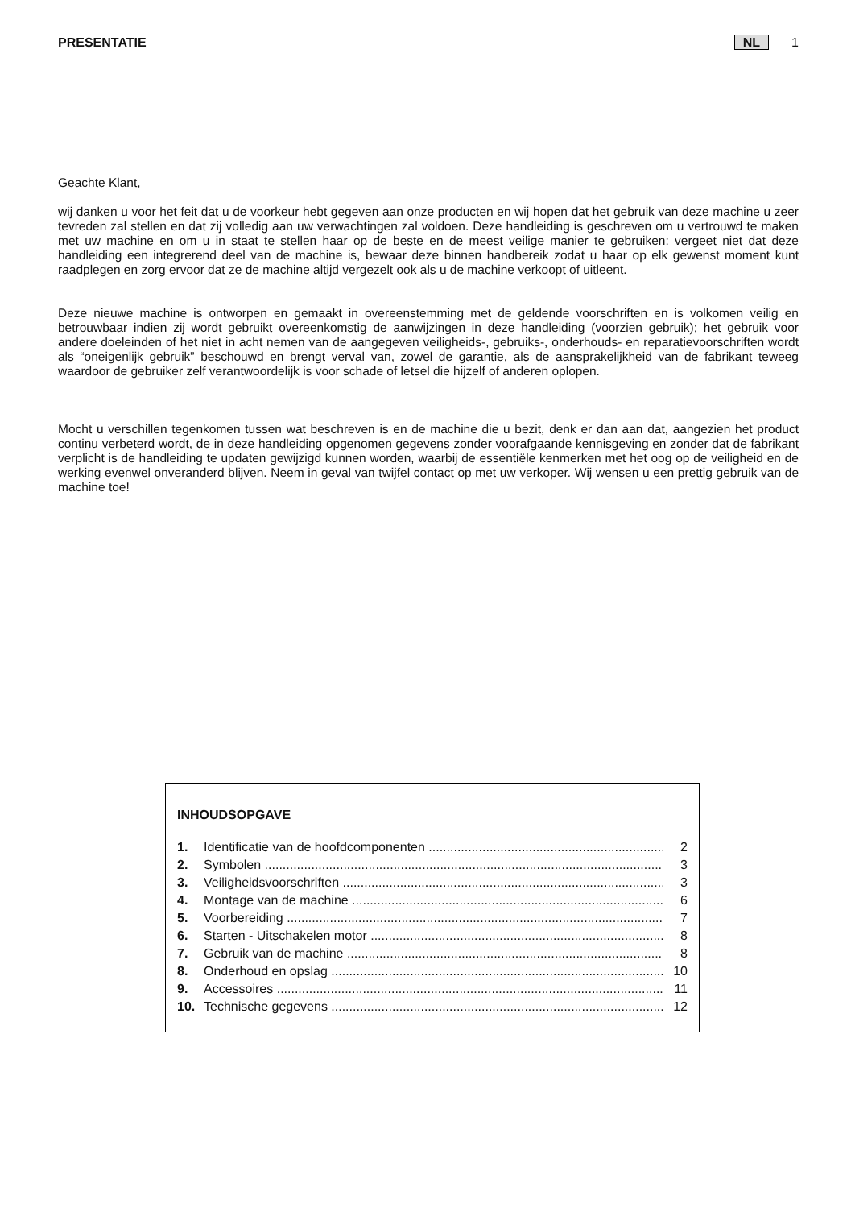PRESENTATIE NL 1
Geachte Klant,
wij danken u voor het feit dat u de voorkeur hebt gegeven aan onze producten en wij hopen dat het gebruik van deze machine u zeer tevreden zal stellen en dat zij volledig aan uw verwachtingen zal voldoen. Deze handleiding is geschreven om u vertrouwd te maken met uw machine en om u in staat te stellen haar op de beste en de meest veilige manier te gebruiken: vergeet niet dat deze handleiding een integrerend deel van de machine is, bewaar deze binnen handbereik zodat u haar op elk gewenst moment kunt raadplegen en zorg ervoor dat ze de machine altijd vergezelt ook als u de machine verkoopt of uitleent.
Deze nieuwe machine is ontworpen en gemaakt in overeenstemming met de geldende voorschriften en is volkomen veilig en betrouwbaar indien zij wordt gebruikt overeenkomstig de aanwijzingen in deze handleiding (voorzien gebruik); het gebruik voor andere doeleinden of het niet in acht nemen van de aangegeven veiligheids-, gebruiks-, onderhouds- en reparatievoorschriften wordt als “oneigenlijk gebruik” beschouwd en brengt verval van, zowel de garantie, als de aansprakelijkheid van de fabrikant teweeg waardoor de gebruiker zelf verantwoordelijk is voor schade of letsel die hijzelf of anderen oplopen.
Mocht u verschillen tegenkomen tussen wat beschreven is en de machine die u bezit, denk er dan aan dat, aangezien het product continu verbeterd wordt, de in deze handleiding opgenomen gegevens zonder voorafgaande kennisgeving en zonder dat de fabrikant verplicht is de handleiding te updaten gewijzigd kunnen worden, waarbij de essentiële kenmerken met het oog op de veiligheid en de werking evenwel onveranderd blijven. Neem in geval van twijfel contact op met uw verkoper. Wij wensen u een prettig gebruik van de machine toe!
INHOUDSOPGAVE
1. Identificatie van de hoofdcomponenten ...................................................................... 2
2. Symbolen .................................................................................................................. 3
3. Veiligheidsvoorschriften ........................................................................................... 3
4. Montage van de machine ......................................................................................... 6
5. Voorbereiding ........................................................................................................... 7
6. Starten - Uitschakelen motor .................................................................................... 8
7. Gebruik van de machine .......................................................................................... 8
8. Onderhoud en opslag ............................................................................................... 10
9. Accessoires .............................................................................................................. 11
10. Technische gegevens ............................................................................................... 12